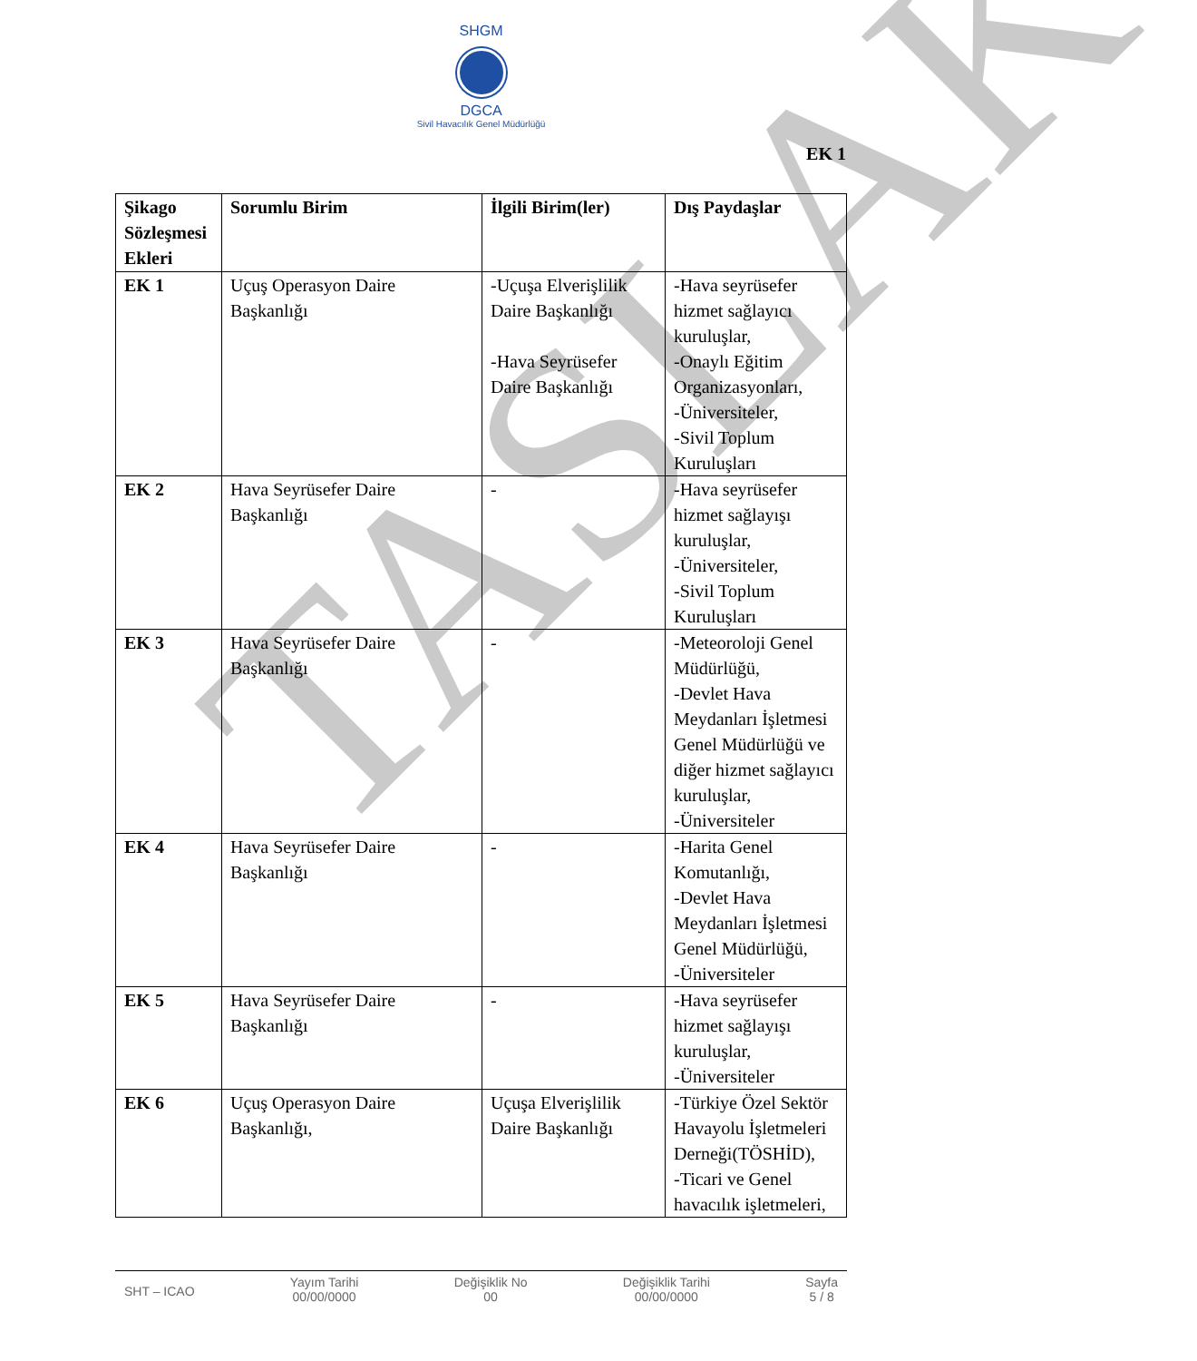TASLAK
SHGM
DGCA
Sivil Havacılık Genel Müdürlüğü
EK 1
| Şikago Sözleşmesi Ekleri | Sorumlu Birim | İlgili Birim(ler) | Dış Paydaşlar |
| --- | --- | --- | --- |
| EK 1 | Uçuş Operasyon Daire Başkanlığı | -Uçuşa Elverişlilik Daire Başkanlığı -Hava Seyrüsefer Daire Başkanlığı | -Hava seyrüsefer hizmet sağlayıcı kuruluşlar, -Onaylı Eğitim Organizasyonları, -Üniversiteler, -Sivil Toplum Kuruluşları |
| EK 2 | Hava Seyrüsefer Daire Başkanlığı | - | -Hava seyrüsefer hizmet sağlayışı kuruluşlar, -Üniversiteler, -Sivil Toplum Kuruluşları |
| EK 3 | Hava Seyrüsefer Daire Başkanlığı | - | -Meteoroloji Genel Müdürlüğü, -Devlet Hava Meydanları İşletmesi Genel Müdürlüğü ve diğer hizmet sağlayıcı kuruluşlar, -Üniversiteler |
| EK 4 | Hava Seyrüsefer Daire Başkanlığı | - | -Harita Genel Komutanlığı, -Devlet Hava Meydanları İşletmesi Genel Müdürlüğü, -Üniversiteler |
| EK 5 | Hava Seyrüsefer Daire Başkanlığı | - | -Hava seyrüsefer hizmet sağlayışı kuruluşlar, -Üniversiteler |
| EK 6 | Uçuş Operasyon Daire Başkanlığı, | Uçuşa Elverişlilik Daire Başkanlığı | -Türkiye Özel Sektör Havayolu İşletmeleri Derneği(TÖSHİD), -Ticari ve Genel havacılık işletmeleri, |
SHT – ICAO
Yayım Tarihi
00/00/0000
Değişiklik No
00
Değişiklik Tarihi
00/00/0000
Sayfa
5 / 8